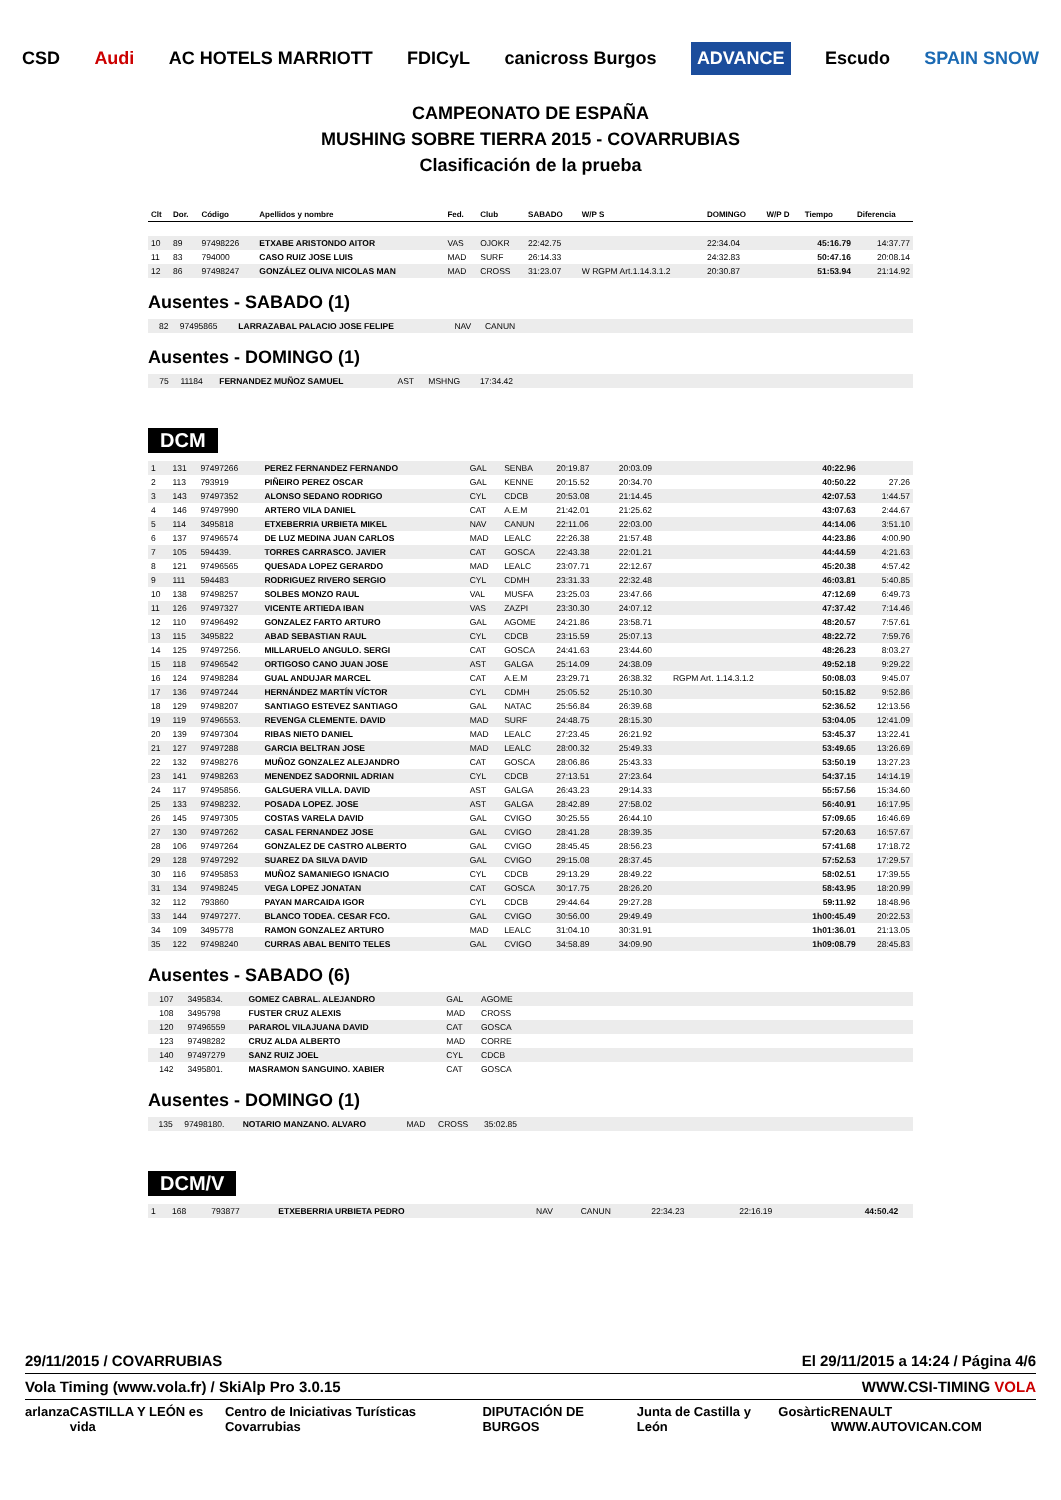CSD Audi AC HOTELS MARRIOTT FDICyL canicross Burgos ADVANCE Escudo SPAIN SNOW
CAMPEONATO DE ESPAÑA
MUSHING SOBRE TIERRA 2015 - COVARRUBIAS
Clasificación de la prueba
| Clt | Dor. | Código | Apellidos y nombre | Fed. | Club | SABADO | W/P S | DOMINGO | W/P D | Tiempo | Diferencia |
| --- | --- | --- | --- | --- | --- | --- | --- | --- | --- | --- | --- |
| 10 | 89 | 97498226 | ETXABE ARISTONDO AITOR | VAS | OJOKR | 22:42.75 | | 22:34.04 | | 45:16.79 | 14:37.77 |
| 11 | 83 | 794000 | CASO RUIZ JOSE LUIS | MAD | SURF | 26:14.33 | | 24:32.83 | | 50:47.16 | 20:08.14 |
| 12 | 86 | 97498247 | GONZÁLEZ OLIVA NICOLAS MAN | MAD | CROSS | 31:23.07 | W RGPM Art.1.14.3.1.2 | 20:30.87 | | 51:53.94 | 21:14.92 |
Ausentes - SABADO (1)
| | 82 | 97495865 | LARRAZABAL PALACIO JOSE FELIPE | NAV | CANUN | |
Ausentes - DOMINGO (1)
| | 75 | 11184 | FERNANDEZ MUÑOZ SAMUEL | AST | MSHNG | 17:34.42 | |
DCM
| 1 | 131 | 97497266 | PEREZ FERNANDEZ FERNANDO | GAL | SENBA | 20:19.87 | | 20:03.09 | | 40:22.96 | |
| 2 | 113 | 793919 | PIÑEIRO PEREZ OSCAR | GAL | KENNE | 20:15.52 | | 20:34.70 | | 40:50.22 | 27.26 |
| 3 | 143 | 97497352 | ALONSO SEDANO RODRIGO | CYL | CDCB | 20:53.08 | | 21:14.45 | | 42:07.53 | 1:44.57 |
| 4 | 146 | 97497990 | ARTERO VILA DANIEL | CAT | A.E.M | 21:42.01 | | 21:25.62 | | 43:07.63 | 2:44.67 |
| 5 | 114 | 3495818 | ETXEBERRIA URBIETA MIKEL | NAV | CANUN | 22:11.06 | | 22:03.00 | | 44:14.06 | 3:51.10 |
| 6 | 137 | 97496574 | DE LUZ MEDINA JUAN CARLOS | MAD | LEALC | 22:26.38 | | 21:57.48 | | 44:23.86 | 4:00.90 |
| 7 | 105 | 594439. | TORRES CARRASCO. JAVIER | CAT | GOSCA | 22:43.38 | | 22:01.21 | | 44:44.59 | 4:21.63 |
| 8 | 121 | 97496565 | QUESADA LOPEZ GERARDO | MAD | LEALC | 23:07.71 | | 22:12.67 | | 45:20.38 | 4:57.42 |
| 9 | 111 | 594483 | RODRIGUEZ RIVERO SERGIO | CYL | CDMH | 23:31.33 | | 22:32.48 | | 46:03.81 | 5:40.85 |
| 10 | 138 | 97498257 | SOLBES MONZO RAUL | VAL | MUSFA | 23:25.03 | | 23:47.66 | | 47:12.69 | 6:49.73 |
| 11 | 126 | 97497327 | VICENTE ARTIEDA IBAN | VAS | ZAZPI | 23:30.30 | | 24:07.12 | | 47:37.42 | 7:14.46 |
| 12 | 110 | 97496492 | GONZALEZ FARTO ARTURO | GAL | AGOME | 24:21.86 | | 23:58.71 | | 48:20.57 | 7:57.61 |
| 13 | 115 | 3495822 | ABAD SEBASTIAN RAUL | CYL | CDCB | 23:15.59 | | 25:07.13 | | 48:22.72 | 7:59.76 |
| 14 | 125 | 97497256. | MILLARUELO ANGULO. SERGI | CAT | GOSCA | 24:41.63 | | 23:44.60 | | 48:26.23 | 8:03.27 |
| 15 | 118 | 97496542 | ORTIGOSO CANO JUAN JOSE | AST | GALGA | 25:14.09 | | 24:38.09 | | 49:52.18 | 9:29.22 |
| 16 | 124 | 97498284 | GUAL ANDUJAR MARCEL | CAT | A.E.M | 23:29.71 | | 26:38.32 | RGPM Art. 1.14.3.1.2 | 50:08.03 | 9:45.07 |
| 17 | 136 | 97497244 | HERNÁNDEZ MARTÍN VÍCTOR | CYL | CDMH | 25:05.52 | | 25:10.30 | | 50:15.82 | 9:52.86 |
| 18 | 129 | 97498207 | SANTIAGO ESTEVEZ SANTIAGO | GAL | NATAC | 25:56.84 | | 26:39.68 | | 52:36.52 | 12:13.56 |
| 19 | 119 | 97496553. | REVENGA CLEMENTE. DAVID | MAD | SURF | 24:48.75 | | 28:15.30 | | 53:04.05 | 12:41.09 |
| 20 | 139 | 97497304 | RIBAS NIETO DANIEL | MAD | LEALC | 27:23.45 | | 26:21.92 | | 53:45.37 | 13:22.41 |
| 21 | 127 | 97497288 | GARCIA BELTRAN JOSE | MAD | LEALC | 28:00.32 | | 25:49.33 | | 53:49.65 | 13:26.69 |
| 22 | 132 | 97498276 | MUÑOZ GONZALEZ ALEJANDRO | CAT | GOSCA | 28:06.86 | | 25:43.33 | | 53:50.19 | 13:27.23 |
| 23 | 141 | 97498263 | MENENDEZ SADORNIL ADRIAN | CYL | CDCB | 27:13.51 | | 27:23.64 | | 54:37.15 | 14:14.19 |
| 24 | 117 | 97495856. | GALGUERA VILLA. DAVID | AST | GALGA | 26:43.23 | | 29:14.33 | | 55:57.56 | 15:34.60 |
| 25 | 133 | 97498232. | POSADA LOPEZ. JOSE | AST | GALGA | 28:42.89 | | 27:58.02 | | 56:40.91 | 16:17.95 |
| 26 | 145 | 97497305 | COSTAS VARELA DAVID | GAL | CVIGO | 30:25.55 | | 26:44.10 | | 57:09.65 | 16:46.69 |
| 27 | 130 | 97497262 | CASAL FERNANDEZ JOSE | GAL | CVIGO | 28:41.28 | | 28:39.35 | | 57:20.63 | 16:57.67 |
| 28 | 106 | 97497264 | GONZALEZ DE CASTRO ALBERTO | GAL | CVIGO | 28:45.45 | | 28:56.23 | | 57:41.68 | 17:18.72 |
| 29 | 128 | 97497292 | SUAREZ DA SILVA DAVID | GAL | CVIGO | 29:15.08 | | 28:37.45 | | 57:52.53 | 17:29.57 |
| 30 | 116 | 97495853 | MUÑOZ SAMANIEGO IGNACIO | CYL | CDCB | 29:13.29 | | 28:49.22 | | 58:02.51 | 17:39.55 |
| 31 | 134 | 97498245 | VEGA LOPEZ JONATAN | CAT | GOSCA | 30:17.75 | | 28:26.20 | | 58:43.95 | 18:20.99 |
| 32 | 112 | 793860 | PAYAN MARCAIDA IGOR | CYL | CDCB | 29:44.64 | | 29:27.28 | | 59:11.92 | 18:48.96 |
| 33 | 144 | 97497277. | BLANCO TODEA. CESAR FCO. | GAL | CVIGO | 30:56.00 | | 29:49.49 | | 1h00:45.49 | 20:22.53 |
| 34 | 109 | 3495778 | RAMON GONZALEZ ARTURO | MAD | LEALC | 31:04.10 | | 30:31.91 | | 1h01:36.01 | 21:13.05 |
| 35 | 122 | 97498240 | CURRAS ABAL BENITO TELES | GAL | CVIGO | 34:58.89 | | 34:09.90 | | 1h09:08.79 | 28:45.83 |
Ausentes - SABADO (6)
| | 107 | 3495834. | GOMEZ CABRAL. ALEJANDRO | GAL | AGOME | |
| | 108 | 3495798 | FUSTER CRUZ ALEXIS | MAD | CROSS | |
| | 120 | 97496559 | PARAROL VILAJUANA DAVID | CAT | GOSCA | |
| | 123 | 97498282 | CRUZ ALDA ALBERTO | MAD | CORRE | |
| | 140 | 97497279 | SANZ RUIZ JOEL | CYL | CDCB | |
| | 142 | 3495801. | MASRAMON SANGUINO. XABIER | CAT | GOSCA | |
Ausentes - DOMINGO (1)
| | 135 | 97498180. | NOTARIO MANZANO. ALVARO | MAD | CROSS | 35:02.85 | |
DCM/V
| 1 | 168 | 793877 | ETXEBERRIA URBIETA PEDRO | NAV | CANUN | 22:34.23 | | 22:16.19 | | 44:50.42 | |
29/11/2015 / COVARRUBIAS El 29/11/2015 a 14:24 / Página 4/6
Vola Timing (www.vola.fr) / SkiAlp Pro 3.0.15 WWW.CSI-TIMING VOLA
arlanza CASTILLA Y LEÓN es vida Centro de Iniciativas Turísticas Covarrubias DIPUTACIÓN DE BURGOS Junta de Castilla y León Gosàrtic RENAULT WWW.AUTOVICAN.COM